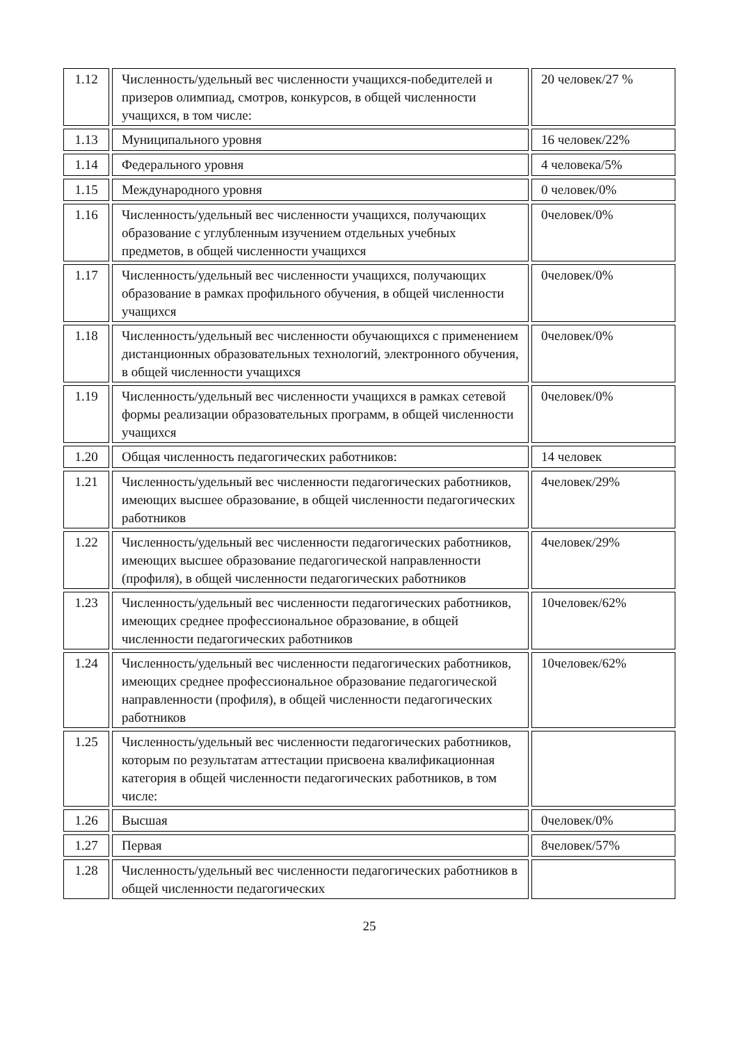| 1.12 | Численность/удельный вес численности учащихся-победителей и призеров олимпиад, смотров, конкурсов, в общей численности учащихся, в том числе: | 20 человек/27 % |
| 1.13 | Муниципального уровня | 16 человек/22% |
| 1.14 | Федерального уровня | 4 человека/5% |
| 1.15 | Международного уровня | 0 человек/0% |
| 1.16 | Численность/удельный вес численности учащихся, получающих образование с углубленным изучением отдельных учебных предметов, в общей численности учащихся | 0человек/0% |
| 1.17 | Численность/удельный вес численности учащихся, получающих образование в рамках профильного обучения, в общей численности учащихся | 0человек/0% |
| 1.18 | Численность/удельный вес численности обучающихся с применением дистанционных образовательных технологий, электронного обучения, в общей численности учащихся | 0человек/0% |
| 1.19 | Численность/удельный вес численности учащихся в рамках сетевой формы реализации образовательных программ, в общей численности учащихся | 0человек/0% |
| 1.20 | Общая численность педагогических работников: | 14 человек |
| 1.21 | Численность/удельный вес численности педагогических работников, имеющих высшее образование, в общей численности педагогических работников | 4человек/29% |
| 1.22 | Численность/удельный вес численности педагогических работников, имеющих высшее образование педагогической направленности (профиля), в общей численности педагогических работников | 4человек/29% |
| 1.23 | Численность/удельный вес численности педагогических работников, имеющих среднее профессиональное образование, в общей численности педагогических работников | 10человек/62% |
| 1.24 | Численность/удельный вес численности педагогических работников, имеющих среднее профессиональное образование педагогической направленности (профиля), в общей численности педагогических работников | 10человек/62% |
| 1.25 | Численность/удельный вес численности педагогических работников, которым по результатам аттестации присвоена квалификационная категория в общей численности педагогических работников, в том числе: | |
| 1.26 | Высшая | 0человек/0% |
| 1.27 | Первая | 8человек/57% |
| 1.28 | Численность/удельный вес численности педагогических работников в общей численности педагогических | |
25